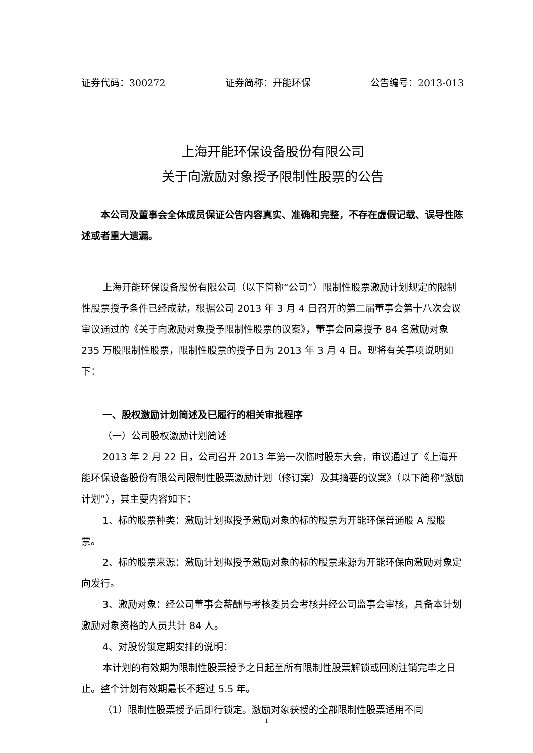证券代码：300272 证券简称：开能环保 公告编号：2013-013
上海开能环保设备股份有限公司
关于向激励对象授予限制性股票的公告
本公司及董事会全体成员保证公告内容真实、准确和完整，不存在虚假记载、误导性陈述或者重大遗漏。
上海开能环保设备股份有限公司（以下简称“公司”）限制性股票激励计划规定的限制性股票授予条件已经成就，根据公司 2013 年 3 月 4 日召开的第二届董事会第十八次会议审议通过的《关于向激励对象授予限制性股票的议案》，董事会同意授予 84 名激励对象 235 万股限制性股票，限制性股票的授予日为 2013 年 3 月 4 日。现将有关事项说明如下：
一、股权激励计划简述及已履行的相关审批程序
（一）公司股权激励计划简述
2013 年 2 月 22 日，公司召开 2013 年第一次临时股东大会，审议通过了《上海开能环保设备股份有限公司限制性股票激励计划（修订案）及其摘要的议案》（以下简称“激励计划”），其主要内容如下：
1、标的股票种类：激励计划拟授予激励对象的标的股票为开能环保普通股 A 股股票。
2、标的股票来源：激励计划拟授予激励对象的标的股票来源为开能环保向激励对象定向发行。
3、激励对象：经公司董事会薪酬与考核委员会考核并经公司监事会审核，具备本计划激励对象资格的人员共计 84 人。
4、对股份锁定期安排的说明：
本计划的有效期为限制性股票授予之日起至所有限制性股票解锁或回购注销完毕之日止。整个计划有效期最长不超过 5.5 年。
（1）限制性股票授予后即行锁定。激励对象获授的全部限制性股票适用不同
1